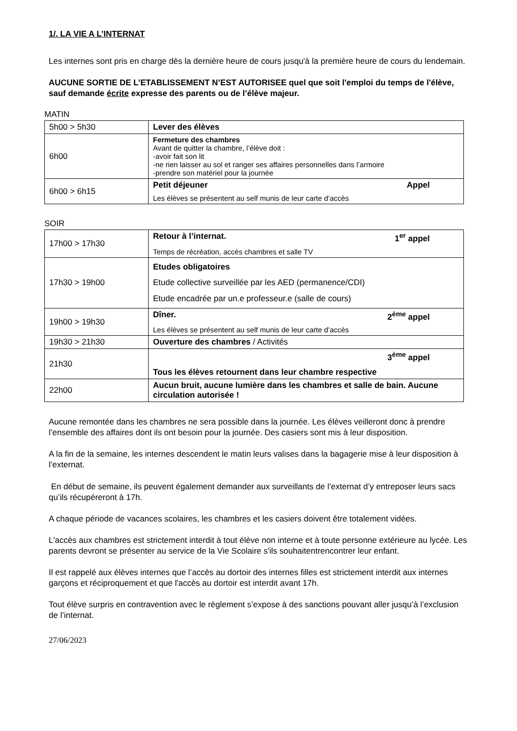1/. LA VIE A L’INTERNAT
Les internes sont pris en charge dès la dernière heure de cours jusqu'à la première heure de cours du lendemain.
AUCUNE SORTIE DE L’ETABLISSEMENT N’EST AUTORISEE quel que soit l'emploi du temps de l'élève, sauf demande écrite expresse des parents ou de l’élève majeur.
MATIN
| 5h00 > 5h30 | Lever des élèves |
| 6h00 | Fermeture des chambres Avant de quitter la chambre, l’élève doit : -avoir fait son lit -ne rien laisser au sol et ranger ses affaires personnelles dans l’armoire -prendre son matériel pour la journée |
| 6h00 > 6h15 | Petit déjeuner Appel Les élèves se présentent au self munis de leur carte d’accès |
SOIR
| 17h00 > 17h30 | Retour à l’internat. 1<sup>er</sup> appel Temps de récréation, accès chambres et salle TV |
| 17h30 > 19h00 | Etudes obligatoires Etude collective surveillée par les AED (permanence/CDI) Etude encadrée par un.e professeur.e (salle de cours) |
| 19h00 > 19h30 | Dîner. 2<sup>ème</sup> appel Les élèves se présentent au self munis de leur carte d’accès |
| 19h30 > 21h30 | Ouverture des chambres / Activités |
| 21h30 | 3<sup>ème</sup> appel Tous les élèves retournent dans leur chambre respective |
| 22h00 | Aucun bruit, aucune lumière dans les chambres et salle de bain. Aucune circulation autorisée ! |
Aucune remontée dans les chambres ne sera possible dans la journée. Les élèves veilleront donc à prendre l’ensemble des affaires dont ils ont besoin pour la journée. Des casiers sont mis à leur disposition.
A la fin de la semaine, les internes descendent le matin leurs valises dans la bagagerie mise à leur disposition à l’externat.
En début de semaine, ils peuvent également demander aux surveillants de l’externat d’y entreposer leurs sacs qu’ils récupéreront à 17h.
A chaque période de vacances scolaires, les chambres et les casiers doivent être totalement vidées.
L'accès aux chambres est strictement interdit à tout élève non interne et à toute personne extérieure au lycée. Les parents devront se présenter au service de la Vie Scolaire s'ils souhaitentrencontrer leur enfant.
Il est rappelé aux élèves internes que l’accès au dortoir des internes filles est strictement interdit aux internes garçons et réciproquement et que l'accès au dortoir est interdit avant 17h.
Tout élève surpris en contravention avec le règlement s’expose à des sanctions pouvant aller jusqu’à l’exclusion de l’internat.
27/06/2023